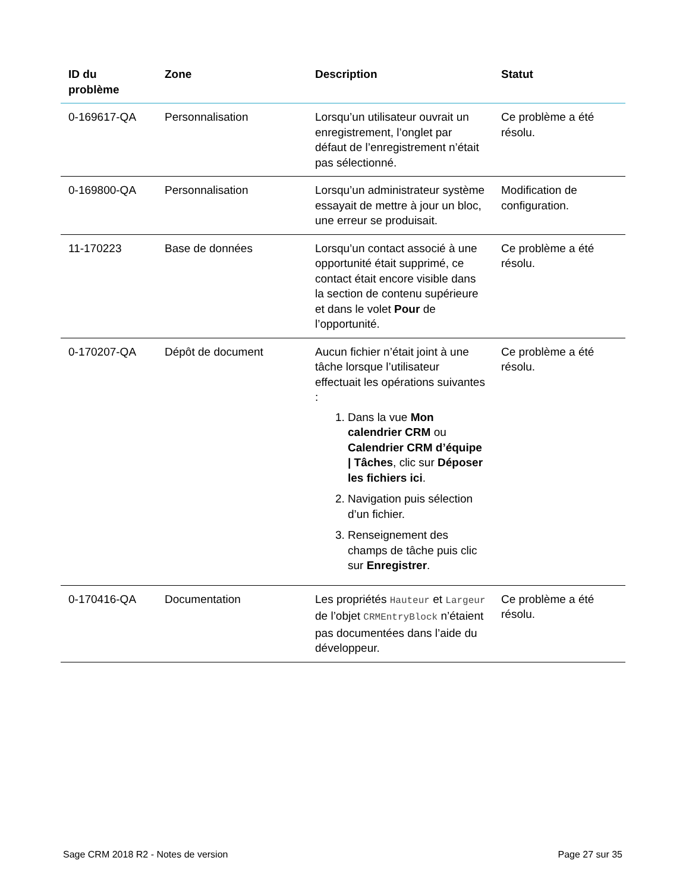| ID du problème | Zone | Description | Statut |
| --- | --- | --- | --- |
| 0-169617-QA | Personnalisation | Lorsqu’un utilisateur ouvrait un enregistrement, l’onglet par défaut de l’enregistrement n’était pas sélectionné. | Ce problème a été résolu. |
| 0-169800-QA | Personnalisation | Lorsqu’un administrateur système essayait de mettre à jour un bloc, une erreur se produisait. | Modification de configuration. |
| 11-170223 | Base de données | Lorsqu’un contact associé à une opportunité était supprimé, ce contact était encore visible dans la section de contenu supérieure et dans le volet Pour de l’opportunité. | Ce problème a été résolu. |
| 0-170207-QA | Dépôt de document | Aucun fichier n’était joint à une tâche lorsque l’utilisateur effectuait les opérations suivantes : 1. Dans la vue Mon calendrier CRM ou Calendrier CRM d’équipe / Tâches , clic sur Déposer les fichiers ici . 2. Navigation puis sélection d’un fichier. 3. Renseignement des champs de tâche puis clic sur Enregistrer . | Ce problème a été résolu. |
| 0-170416-QA | Documentation | Les propriétés Hauteur et Largeur de l’objet CRMEntryBlock n’étaient pas documentées dans l’aide du développeur. | Ce problème a été résolu. |
Sage CRM 2018 R2 - Notes de version Page 27 sur 35